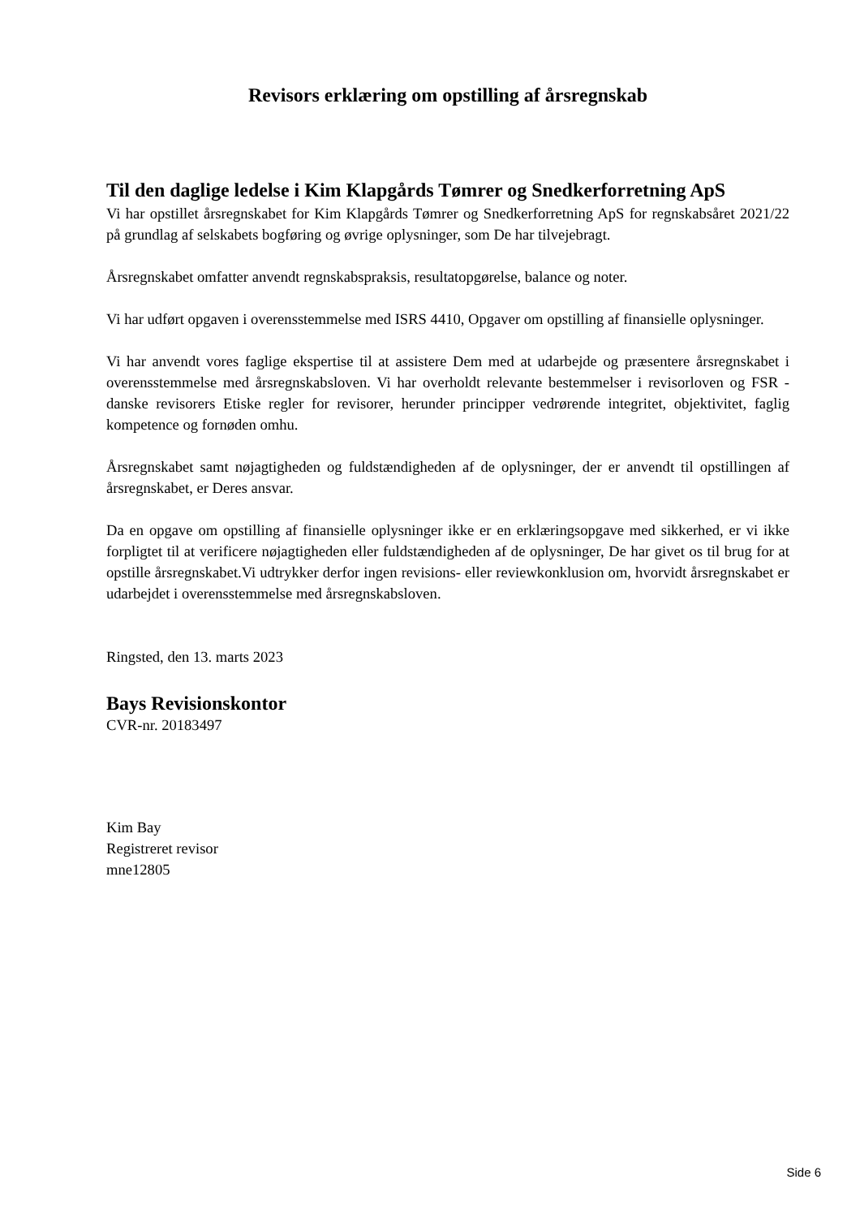Revisors erklæring om opstilling af årsregnskab
Til den daglige ledelse i Kim Klapgårds Tømrer og Snedkerforretning ApS
Vi har opstillet årsregnskabet for Kim Klapgårds Tømrer og Snedkerforretning ApS for regnskabsåret 2021/22 på grundlag af selskabets bogføring og øvrige oplysninger, som De har tilvejebragt.
Årsregnskabet omfatter anvendt regnskabspraksis, resultatopgørelse, balance og noter.
Vi har udført opgaven i overensstemmelse med ISRS 4410, Opgaver om opstilling af finansielle oplysninger.
Vi har anvendt vores faglige ekspertise til at assistere Dem med at udarbejde og præsentere årsregnskabet i overensstemmelse med årsregnskabsloven. Vi har overholdt relevante bestemmelser i revisorloven og FSR - danske revisorers Etiske regler for revisorer, herunder principper vedrørende integritet, objektivitet, faglig kompetence og fornøden omhu.
Årsregnskabet samt nøjagtigheden og fuldstændigheden af de oplysninger, der er anvendt til opstillingen af årsregnskabet, er Deres ansvar.
Da en opgave om opstilling af finansielle oplysninger ikke er en erklæringsopgave med sikkerhed, er vi ikke forpligtet til at verificere nøjagtigheden eller fuldstændigheden af de oplysninger, De har givet os til brug for at opstille årsregnskabet.Vi udtrykker derfor ingen revisions- eller reviewkonklusion om, hvorvidt årsregnskabet er udarbejdet i overensstemmelse med årsregnskabsloven.
Ringsted, den 13. marts 2023
Bays Revisionskontor
CVR-nr. 20183497
Kim Bay
Registreret revisor
mne12805
Side 6